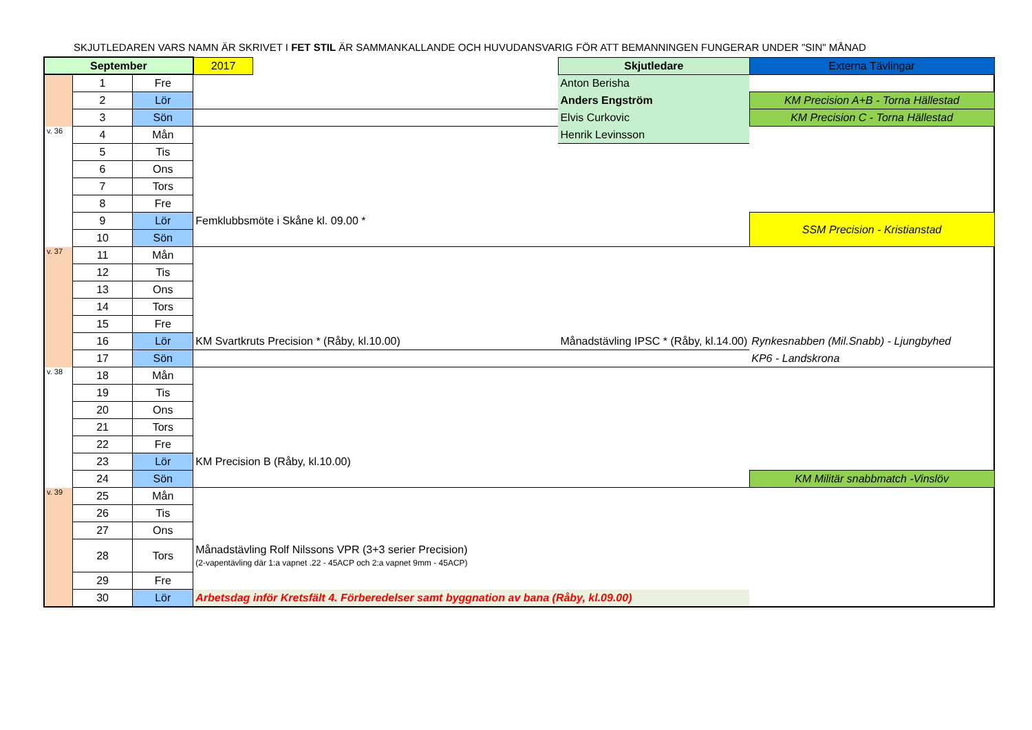SKJUTLEDAREN VARS NAMN ÄR SKRIVET I FET STIL ÄR SAMMANKALLANDE OCH HUVUDANSVARIG FÖR ATT BEMANNINGEN FUNGERAR UNDER "SIN" MÅNAD
| September | | | 2017 | | Skjutledare | Externa Tävlingar |
| | 1 | Fre | | | Anton Berisha | |
| | 2 | Lör | | | Anders Engström | KM Precision A+B - Torna Hällestad |
| | 3 | Sön | | | Elvis Curkovic | KM Precision C - Torna Hällestad |
| v. 36 | 4 | Mån | | | Henrik Levinsson | |
| | 5 | Tis | | | | |
| | 6 | Ons | | | | |
| | 7 | Tors | | | | |
| | 8 | Fre | | | | |
| | 9 | Lör | Femklubbsmöte i Skåne kl. 09.00 * | | | SSM Precision - Kristianstad |
| | 10 | Sön | | | | |
| v. 37 | 11 | Mån | | | | |
| | 12 | Tis | | | | |
| | 13 | Ons | | | | |
| | 14 | Tors | | | | |
| | 15 | Fre | | | | |
| | 16 | Lör | KM Svartkruts Precision * (Råby, kl.10.00) | | Månadstävling IPSC * (Råby, kl.14.00) | Rynkesnabben (Mil.Snabb) - Ljungbyhed |
| | 17 | Sön | | | | KP6 - Landskrona |
| v. 38 | 18 | Mån | | | | |
| | 19 | Tis | | | | |
| | 20 | Ons | | | | |
| | 21 | Tors | | | | |
| | 22 | Fre | | | | |
| | 23 | Lör | KM Precision B (Råby, kl.10.00) | | | |
| | 24 | Sön | | | | KM Militär snabbmatch -Vinslöv |
| v. 39 | 25 | Mån | | | | |
| | 26 | Tis | | | | |
| | 27 | Ons | | | | |
| | 28 | Tors | Månadstävling Rolf Nilssons VPR (3+3 serier Precision) (2-vapentävling där 1:a vapnet .22 - 45ACP och 2:a vapnet 9mm - 45ACP) | | | |
| | 29 | Fre | | | | |
| | 30 | Lör | Arbetsdag inför Kretsfält 4. Förberedelser samt byggnation av bana (Råby, kl.09.00) | | | |